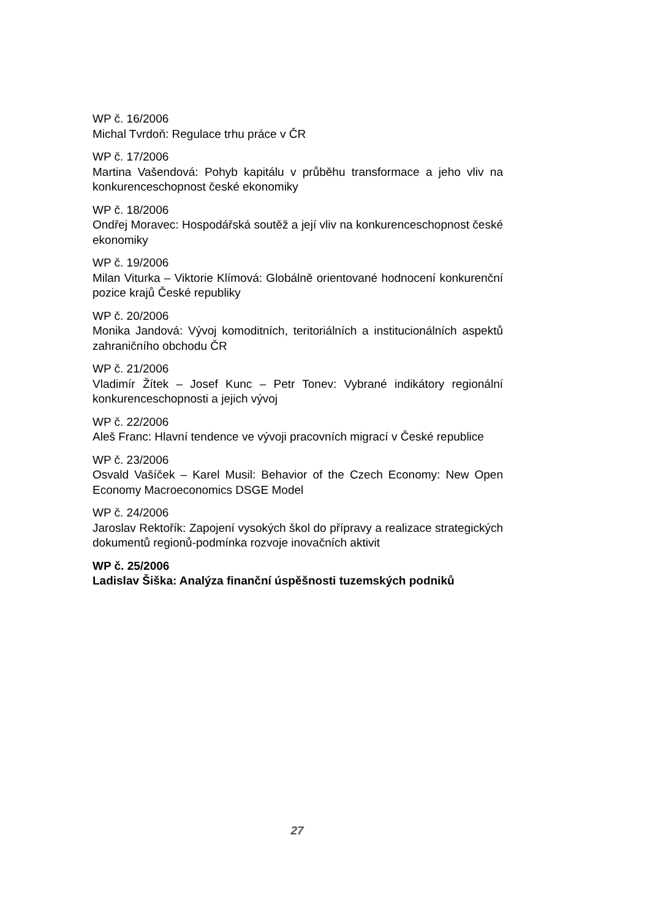WP č. 16/2006
Michal Tvrdoň: Regulace trhu práce v ČR
WP č. 17/2006
Martina Vašendová: Pohyb kapitálu v průběhu transformace a jeho vliv na konkurenceschopnost české ekonomiky
WP č. 18/2006
Ondřej Moravec: Hospodářská soutěž a její vliv na konkurenceschopnost české ekonomiky
WP č. 19/2006
Milan Viturka – Viktorie Klímová: Globálně orientované hodnocení konkurenční pozice krajů České republiky
WP č. 20/2006
Monika Jandová: Vývoj komoditních, teritoriálních a institucionálních aspektů zahraničního obchodu ČR
WP č. 21/2006
Vladimír Žítek – Josef Kunc – Petr Tonev: Vybrané indikátory regionální konkurenceschopnosti a jejich vývoj
WP č. 22/2006
Aleš Franc: Hlavní tendence ve vývoji pracovních migrací v České republice
WP č. 23/2006
Osvald Vašíček – Karel Musil: Behavior of the Czech Economy: New Open Economy Macroeconomics DSGE Model
WP č. 24/2006
Jaroslav Rektořík: Zapojení vysokých škol do přípravy a realizace strategických dokumentů regionů-podmínka rozvoje inovačních aktivit
WP č. 25/2006
Ladislav Šiška: Analýza finanční úspěšnosti tuzemských podniků
27